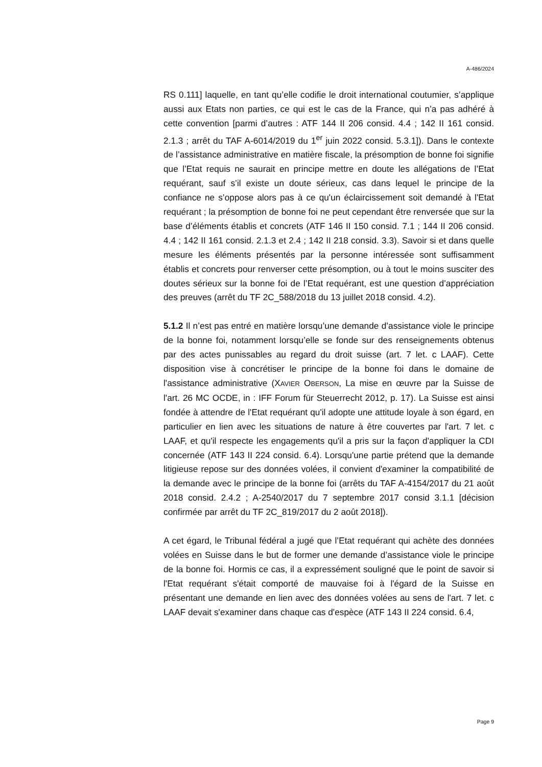A-486/2024
RS 0.111] laquelle, en tant qu’elle codifie le droit international coutumier, s’applique aussi aux Etats non parties, ce qui est le cas de la France, qui n’a pas adhéré à cette convention [parmi d’autres : ATF 144 II 206 consid. 4.4 ; 142 II 161 consid. 2.1.3 ; arrêt du TAF A-6014/2019 du 1<sup>er</sup> juin 2022 consid. 5.3.1]). Dans le contexte de l’assistance administrative en matière fiscale, la présomption de bonne foi signifie que l’Etat requis ne saurait en principe mettre en doute les allégations de l’Etat requérant, sauf s’il existe un doute sérieux, cas dans lequel le principe de la confiance ne s’oppose alors pas à ce qu'un éclaircissement soit demandé à l'Etat requérant ; la présomption de bonne foi ne peut cependant être renversée que sur la base d’éléments établis et concrets (ATF 146 II 150 consid. 7.1 ; 144 II 206 consid. 4.4 ; 142 II 161 consid. 2.1.3 et 2.4 ; 142 II 218 consid. 3.3). Savoir si et dans quelle mesure les éléments présentés par la personne intéressée sont suffisamment établis et concrets pour renverser cette présomption, ou à tout le moins susciter des doutes sérieux sur la bonne foi de l’Etat requérant, est une question d’appréciation des preuves (arrêt du TF 2C_588/2018 du 13 juillet 2018 consid. 4.2).
5.1.2 Il n’est pas entré en matière lorsqu’une demande d’assistance viole le principe de la bonne foi, notamment lorsqu’elle se fonde sur des renseignements obtenus par des actes punissables au regard du droit suisse (art. 7 let. c LAAF). Cette disposition vise à concrétiser le principe de la bonne foi dans le domaine de l'assistance administrative (XAVIER OBERSON, La mise en œuvre par la Suisse de l'art. 26 MC OCDE, in : IFF Forum für Steuerrecht 2012, p. 17). La Suisse est ainsi fondée à attendre de l'Etat requérant qu'il adopte une attitude loyale à son égard, en particulier en lien avec les situations de nature à être couvertes par l'art. 7 let. c LAAF, et qu'il respecte les engagements qu'il a pris sur la façon d'appliquer la CDI concernée (ATF 143 II 224 consid. 6.4). Lorsqu'une partie prétend que la demande litigieuse repose sur des données volées, il convient d'examiner la compatibilité de la demande avec le principe de la bonne foi (arrêts du TAF A-4154/2017 du 21 août 2018 consid. 2.4.2 ; A-2540/2017 du 7 septembre 2017 consid 3.1.1 [décision confirmée par arrêt du TF 2C_819/2017 du 2 août 2018]).
A cet égard, le Tribunal fédéral a jugé que l’Etat requérant qui achète des données volées en Suisse dans le but de former une demande d’assistance viole le principe de la bonne foi. Hormis ce cas, il a expressément souligné que le point de savoir si l'Etat requérant s'était comporté de mauvaise foi à l'égard de la Suisse en présentant une demande en lien avec des données volées au sens de l'art. 7 let. c LAAF devait s'examiner dans chaque cas d'espèce (ATF 143 II 224 consid. 6.4,
Page 9